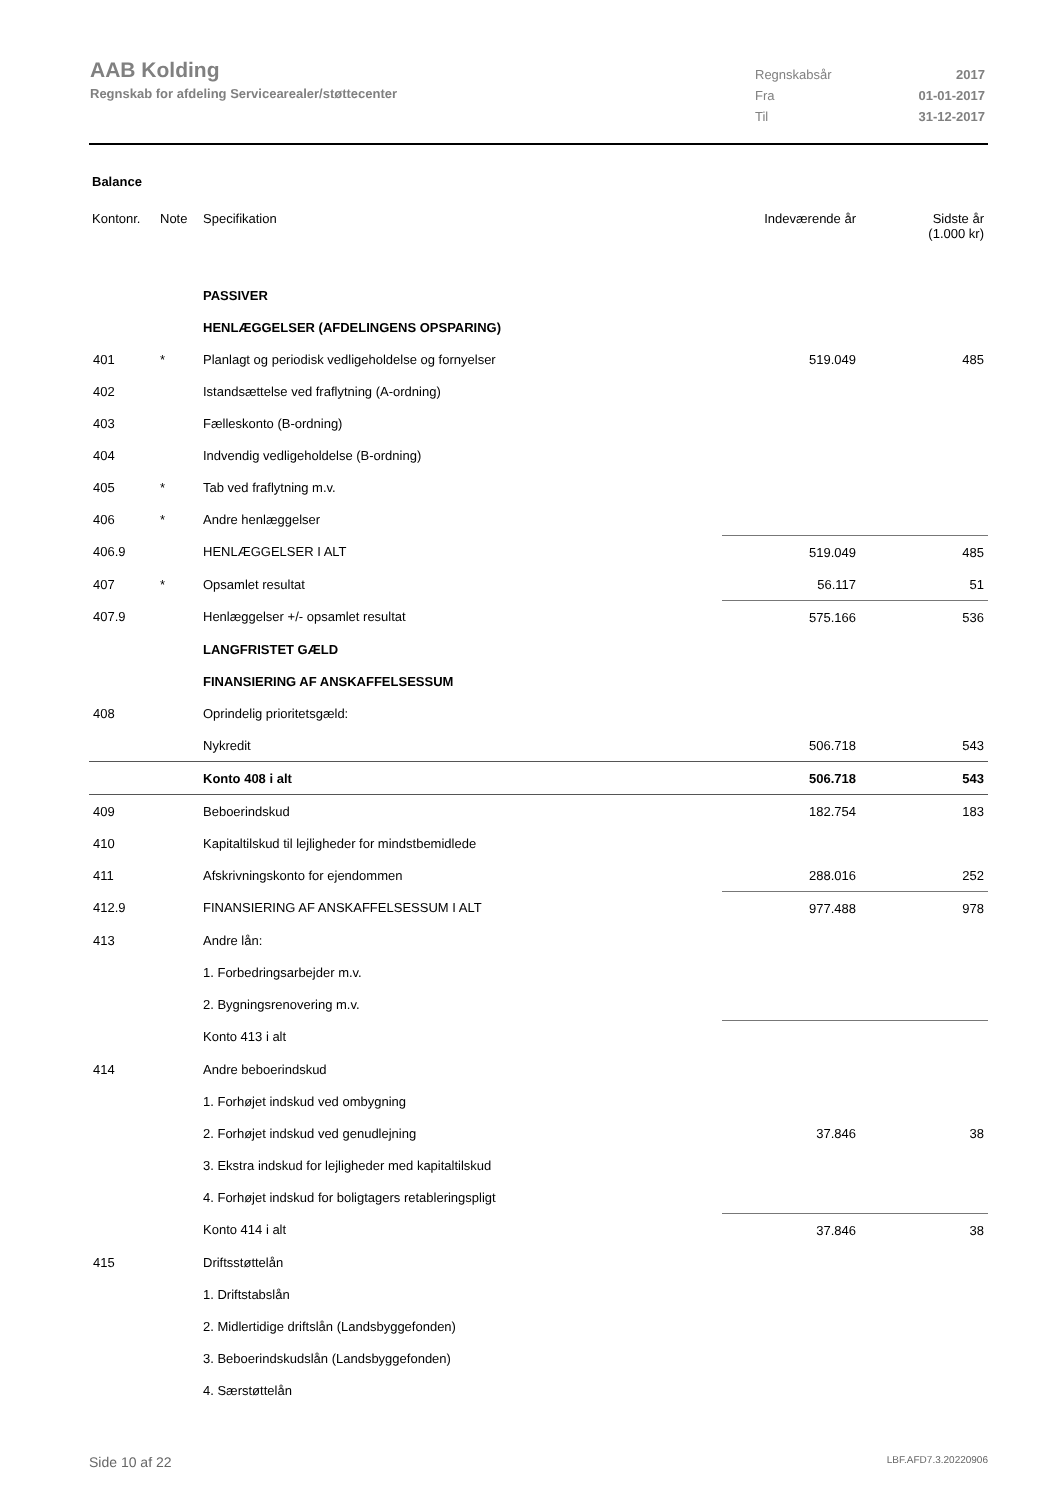AAB Kolding
Regnskab for afdeling Servicearealer/støttecenter
| Regnskabsår | 2017 |
| Fra | 01-01-2017 |
| Til | 31-12-2017 |
Balance
| Kontonr. | Note | Specifikation | Indeværende år | Sidste år (1.000 kr) |
| | | PASSIVER | | |
| | | HENLÆGGELSER (AFDELINGENS OPSPARING) | | |
| 401 | * | Planlagt og periodisk vedligeholdelse og fornyelser | 519.049 | 485 |
| 402 | | Istandsættelse ved fraflytning (A-ordning) | | |
| 403 | | Fælleskonto (B-ordning) | | |
| 404 | | Indvendig vedligeholdelse (B-ordning) | | |
| 405 | * | Tab ved fraflytning m.v. | | |
| 406 | * | Andre henlæggelser | | |
| 406.9 | | HENLÆGGELSER I ALT | 519.049 | 485 |
| 407 | * | Opsamlet resultat | 56.117 | 51 |
| 407.9 | | Henlæggelser +/- opsamlet resultat | 575.166 | 536 |
| | | LANGFRISTET GÆLD | | |
| | | FINANSIERING AF ANSKAFFELSESSUM | | |
| 408 | | Oprindelig prioritetsgæld: | | |
| | | Nykredit | 506.718 | 543 |
| | | Konto 408 i alt | 506.718 | 543 |
| 409 | | Beboerindskud | 182.754 | 183 |
| 410 | | Kapitaltilskud til lejligheder for mindstbemidlede | | |
| 411 | | Afskrivningskonto for ejendommen | 288.016 | 252 |
| 412.9 | | FINANSIERING AF ANSKAFFELSESSUM I ALT | 977.488 | 978 |
| 413 | | Andre lån: | | |
| | | 1. Forbedringsarbejder m.v. | | |
| | | 2. Bygningsrenovering m.v. | | |
| | | Konto 413 i alt | | |
| 414 | | Andre beboerindskud | | |
| | | 1. Forhøjet indskud ved ombygning | | |
| | | 2. Forhøjet indskud ved genudlejning | 37.846 | 38 |
| | | 3. Ekstra indskud for lejligheder med kapitaltilskud | | |
| | | 4. Forhøjet indskud for boligtagers retableringspligt | | |
| | | Konto 414 i alt | 37.846 | 38 |
| 415 | | Driftsstøttelån | | |
| | | 1. Driftstabslån | | |
| | | 2. Midlertidige driftslån (Landsbyggefonden) | | |
| | | 3. Beboerindskudslån (Landsbyggefonden) | | |
| | | 4. Særstøttelån | | |
Side 10 af 22 LBF.AFD7.3.20220906